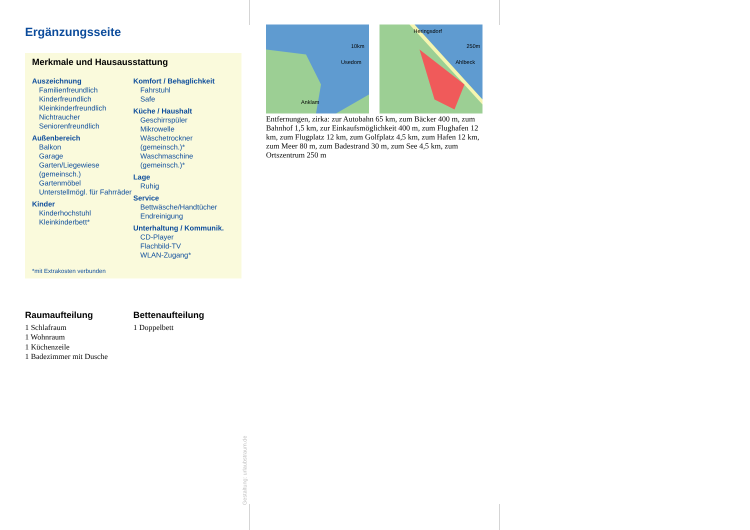Ergänzungsseite
Merkmale und Hausausstattung
Auszeichnung
Familienfreundlich
Kinderfreundlich
Kleinkinderfreundlich
Nichtraucher
Seniorenfreundlich
Außenbereich
Balkon
Garage
Garten/Liegewiese (gemeinsch.)
Gartenmöbel
Unterstellmögl. für Fahrräder
Kinder
Kinderhochstuhl
Kleinkinderbett*
Komfort / Behaglichkeit
Fahrstuhl
Safe
Küche / Haushalt
Geschirrspüler
Mikrowelle
Wäschetrockner (gemeinsch.)*
Waschmaschine (gemeinsch.)*
Lage
Ruhig
Service
Bettwäsche/Handtücher
Endreinigung
Unterhaltung / Kommunik.
CD-Player
Flachbild-TV
WLAN-Zugang*
*mit Extrakosten verbunden
Raumaufteilung
1 Schlafraum
1 Wohnraum
1 Küchenzeile
1 Badezimmer mit Dusche
Bettenaufteilung
1 Doppelbett
Usedom
Anklam
10km
Heringsdorf
Ahlbeck
250m
Entfernungen, zirka: zur Autobahn 65 km, zum Bäcker 400 m, zum Bahnhof 1,5 km, zur Einkaufsmöglichkeit 400 m, zum Flughafen 12 km, zum Flugplatz 12 km, zum Golfplatz 4,5 km, zum Hafen 12 km, zum Meer 80 m, zum Badestrand 30 m, zum See 4,5 km, zum Ortszentrum 250 m
Gestaltung: urlaubstraum.de